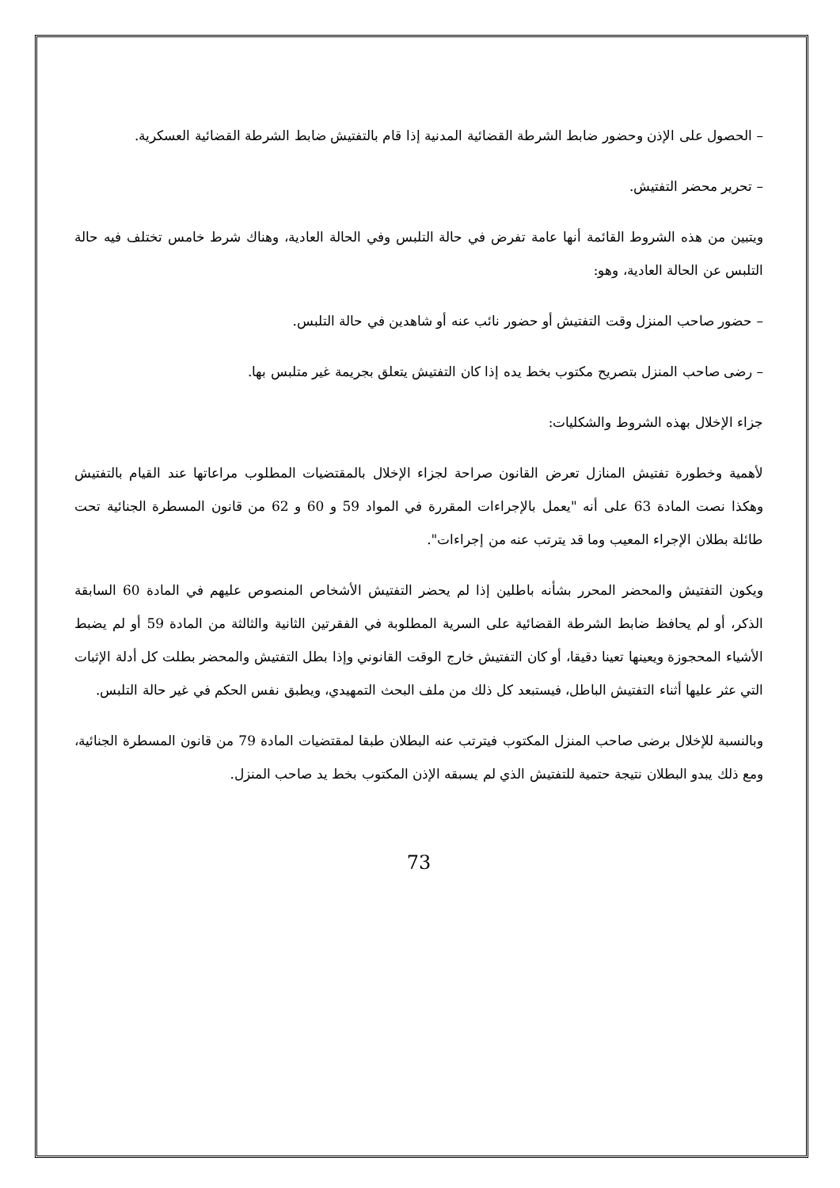– الحصول على الإذن وحضور ضابط الشرطة القضائية المدنية إذا قام بالتفتيش ضابط الشرطة القضائية العسكرية.
– تحرير محضر التفتيش.
ويتبين من هذه الشروط القائمة أنها عامة تفرض في حالة التلبس وفي الحالة العادية، وهناك شرط خامس تختلف فيه حالة التلبس عن الحالة العادية، وهو:
– حضور صاحب المنزل وقت التفتيش أو حضور نائب عنه أو شاهدين في حالة التلبس.
– رضى صاحب المنزل بتصريح مكتوب بخط يده إذا كان التفتيش يتعلق بجريمة غير متلبس بها.
جزاء الإخلال بهذه الشروط والشكليات:
لأهمية وخطورة تفتيش المنازل تعرض القانون صراحة لجزاء الإخلال بالمقتضيات المطلوب مراعاتها عند القيام بالتفتيش وهكذا نصت المادة 63 على أنه "يعمل بالإجراءات المقررة في المواد 59 و 60 و 62 من قانون المسطرة الجنائية تحت طائلة بطلان الإجراء المعيب وما قد يترتب عنه من إجراءات".
ويكون التفتيش والمحضر المحرر بشأنه باطلين إذا لم يحضر التفتيش الأشخاص المنصوص عليهم في المادة 60 السابقة الذكر، أو لم يحافظ ضابط الشرطة القضائية على السرية المطلوبة في الفقرتين الثانية والثالثة من المادة 59 أو لم يضبط الأشياء المحجوزة ويعينها تعينا دقيقا، أو كان التفتيش خارج الوقت القانوني وإذا بطل التفتيش والمحضر بطلت كل أدلة الإثبات التي عثر عليها أثناء التفتيش الباطل، فيستبعد كل ذلك من ملف البحث التمهيدي، ويطبق نفس الحكم في غير حالة التلبس.
وبالنسبة للإخلال برضى صاحب المنزل المكتوب فيترتب عنه البطلان طبقا لمقتضيات المادة 79 من قانون المسطرة الجنائية، ومع ذلك يبدو البطلان نتيجة حتمية للتفتيش الذي لم يسبقه الإذن المكتوب بخط يد صاحب المنزل.
73